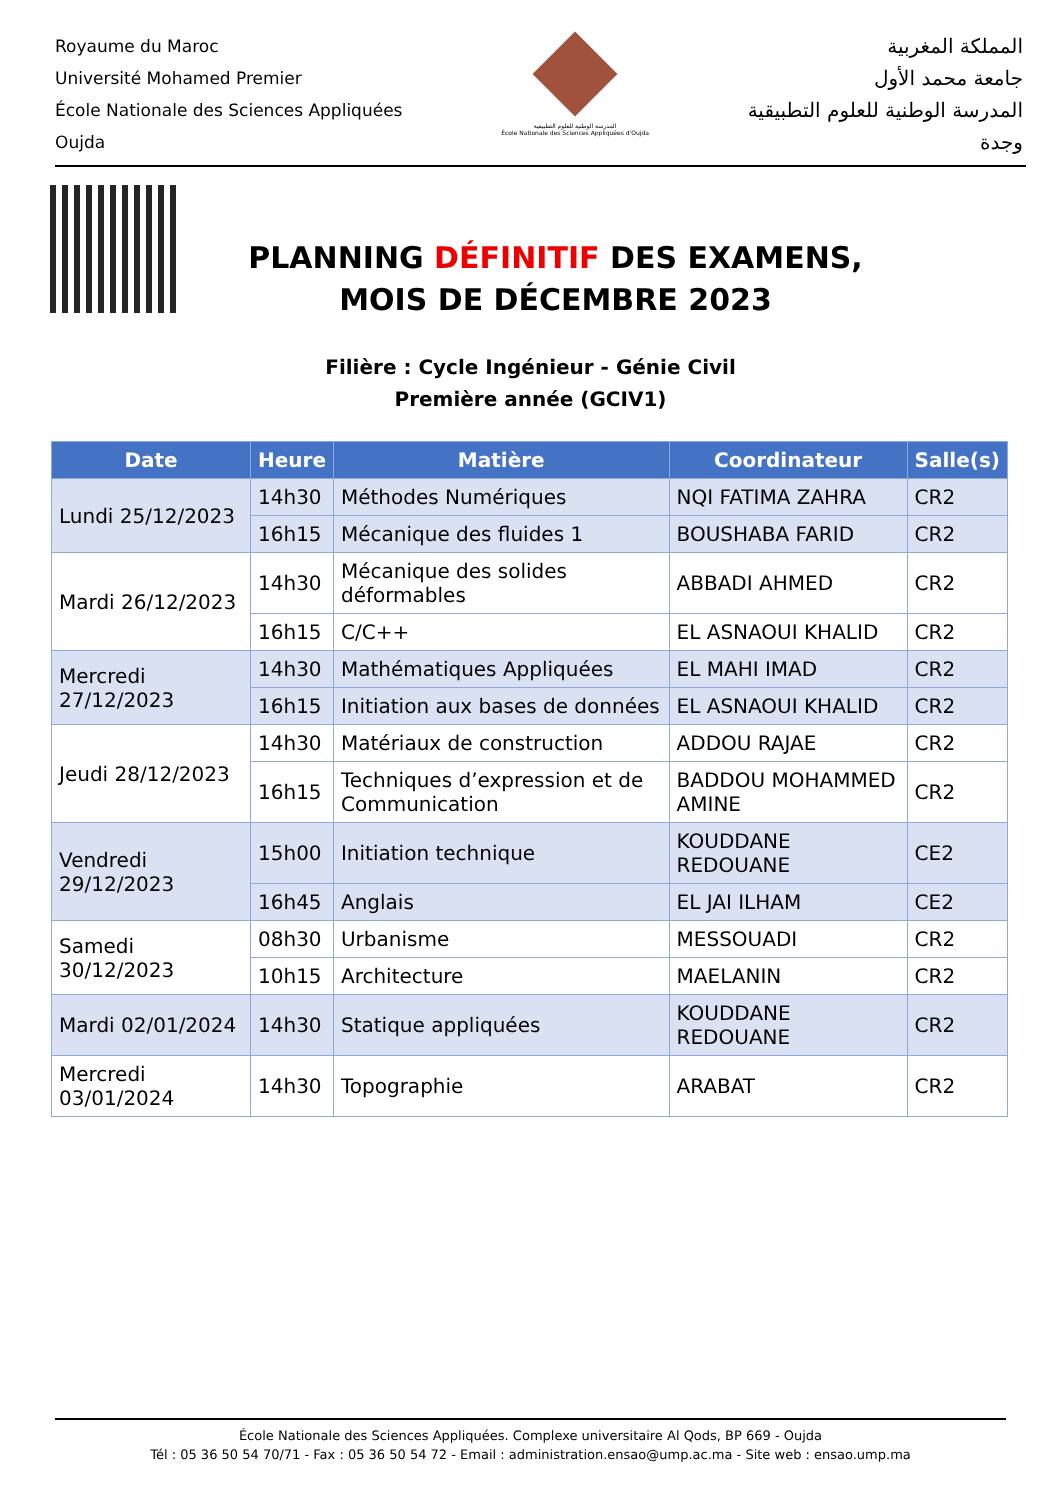Royaume du Maroc
Université Mohamed Premier
École Nationale des Sciences Appliquées
Oujda
المدرسة الوطنية للعلوم التطبيقية
École Nationale des Sciences Appliquées d'Oujda
المملكة المغربية
جامعة محمد الأول
المدرسة الوطنية للعلوم التطبيقية
وجدة
PLANNING DÉFINITIF DES EXAMENS,
MOIS DE DÉCEMBRE 2023
Filière : Cycle Ingénieur - Génie Civil
Première année (GCIV1)
| Date | Heure | Matière | Coordinateur | Salle(s) |
| --- | --- | --- | --- | --- |
| Lundi 25/12/2023 | 14h30 | Méthodes Numériques | NQI FATIMA ZAHRA | CR2 |
| | 16h15 | Mécanique des fluides 1 | BOUSHABA FARID | CR2 |
| Mardi 26/12/2023 | 14h30 | Mécanique des solides déformables | ABBADI AHMED | CR2 |
| | 16h15 | C/C++ | EL ASNAOUI KHALID | CR2 |
| Mercredi 27/12/2023 | 14h30 | Mathématiques Appliquées | EL MAHI IMAD | CR2 |
| | 16h15 | Initiation aux bases de données | EL ASNAOUI KHALID | CR2 |
| Jeudi 28/12/2023 | 14h30 | Matériaux de construction | ADDOU RAJAE | CR2 |
| | 16h15 | Techniques d’expression et de Communication | BADDOU MOHAMMED AMINE | CR2 |
| Vendredi 29/12/2023 | 15h00 | Initiation technique | KOUDDANE REDOUANE | CE2 |
| | 16h45 | Anglais | EL JAI ILHAM | CE2 |
| Samedi 30/12/2023 | 08h30 | Urbanisme | MESSOUADI | CR2 |
| | 10h15 | Architecture | MAELANIN | CR2 |
| Mardi 02/01/2024 | 14h30 | Statique appliquées | KOUDDANE REDOUANE | CR2 |
| Mercredi 03/01/2024 | 14h30 | Topographie | ARABAT | CR2 |
École Nationale des Sciences Appliquées. Complexe universitaire Al Qods, BP 669 - Oujda
Tél : 05 36 50 54 70/71 - Fax : 05 36 50 54 72 - Email : administration.ensao@ump.ac.ma - Site web : ensao.ump.ma